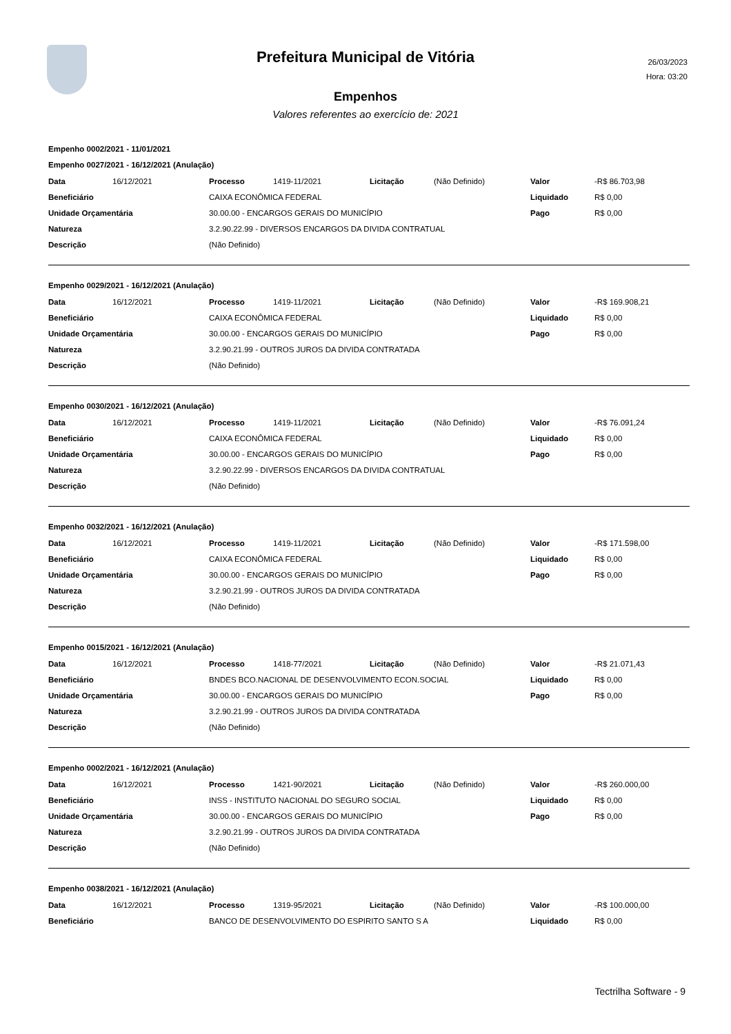Prefeitura Municipal de Vitória
26/03/2023
Hora: 03:20
Empenhos
Valores referentes ao exercício de: 2021
Empenho 0002/2021 - 11/01/2021
Empenho 0027/2021 - 16/12/2021 (Anulação)
| Data | 16/12/2021 | Processo | 1419-11/2021 | Licitação | (Não Definido) | Valor | -R$ 86.703,98 |
| Beneficiário | | CAIXA ECONÔMICA FEDERAL | | | | Liquidado | R$ 0,00 |
| Unidade Orçamentária | | 30.00.00 - ENCARGOS GERAIS DO MUNICÍPIO | | | | Pago | R$ 0,00 |
| Natureza | | 3.2.90.22.99 - DIVERSOS ENCARGOS DA DIVIDA CONTRATUAL | | | | | |
| Descrição | | (Não Definido) | | | | | |
Empenho 0029/2021 - 16/12/2021 (Anulação)
| Data | 16/12/2021 | Processo | 1419-11/2021 | Licitação | (Não Definido) | Valor | -R$ 169.908,21 |
| Beneficiário | | CAIXA ECONÔMICA FEDERAL | | | | Liquidado | R$ 0,00 |
| Unidade Orçamentária | | 30.00.00 - ENCARGOS GERAIS DO MUNICÍPIO | | | | Pago | R$ 0,00 |
| Natureza | | 3.2.90.21.99 - OUTROS JUROS DA DIVIDA CONTRATADA | | | | | |
| Descrição | | (Não Definido) | | | | | |
Empenho 0030/2021 - 16/12/2021 (Anulação)
| Data | 16/12/2021 | Processo | 1419-11/2021 | Licitação | (Não Definido) | Valor | -R$ 76.091,24 |
| Beneficiário | | CAIXA ECONÔMICA FEDERAL | | | | Liquidado | R$ 0,00 |
| Unidade Orçamentária | | 30.00.00 - ENCARGOS GERAIS DO MUNICÍPIO | | | | Pago | R$ 0,00 |
| Natureza | | 3.2.90.22.99 - DIVERSOS ENCARGOS DA DIVIDA CONTRATUAL | | | | | |
| Descrição | | (Não Definido) | | | | | |
Empenho 0032/2021 - 16/12/2021 (Anulação)
| Data | 16/12/2021 | Processo | 1419-11/2021 | Licitação | (Não Definido) | Valor | -R$ 171.598,00 |
| Beneficiário | | CAIXA ECONÔMICA FEDERAL | | | | Liquidado | R$ 0,00 |
| Unidade Orçamentária | | 30.00.00 - ENCARGOS GERAIS DO MUNICÍPIO | | | | Pago | R$ 0,00 |
| Natureza | | 3.2.90.21.99 - OUTROS JUROS DA DIVIDA CONTRATADA | | | | | |
| Descrição | | (Não Definido) | | | | | |
Empenho 0015/2021 - 16/12/2021 (Anulação)
| Data | 16/12/2021 | Processo | 1418-77/2021 | Licitação | (Não Definido) | Valor | -R$ 21.071,43 |
| Beneficiário | | BNDES BCO.NACIONAL DE DESENVOLVIMENTO ECON.SOCIAL | | | | Liquidado | R$ 0,00 |
| Unidade Orçamentária | | 30.00.00 - ENCARGOS GERAIS DO MUNICÍPIO | | | | Pago | R$ 0,00 |
| Natureza | | 3.2.90.21.99 - OUTROS JUROS DA DIVIDA CONTRATADA | | | | | |
| Descrição | | (Não Definido) | | | | | |
Empenho 0002/2021 - 16/12/2021 (Anulação)
| Data | 16/12/2021 | Processo | 1421-90/2021 | Licitação | (Não Definido) | Valor | -R$ 260.000,00 |
| Beneficiário | | INSS - INSTITUTO NACIONAL DO SEGURO SOCIAL | | | | Liquidado | R$ 0,00 |
| Unidade Orçamentária | | 30.00.00 - ENCARGOS GERAIS DO MUNICÍPIO | | | | Pago | R$ 0,00 |
| Natureza | | 3.2.90.21.99 - OUTROS JUROS DA DIVIDA CONTRATADA | | | | | |
| Descrição | | (Não Definido) | | | | | |
Empenho 0038/2021 - 16/12/2021 (Anulação)
| Data | 16/12/2021 | Processo | 1319-95/2021 | Licitação | (Não Definido) | Valor | -R$ 100.000,00 |
| Beneficiário | | BANCO DE DESENVOLVIMENTO DO ESPIRITO SANTO S A | | | | Liquidado | R$ 0,00 |
Tectrilha Software - 9